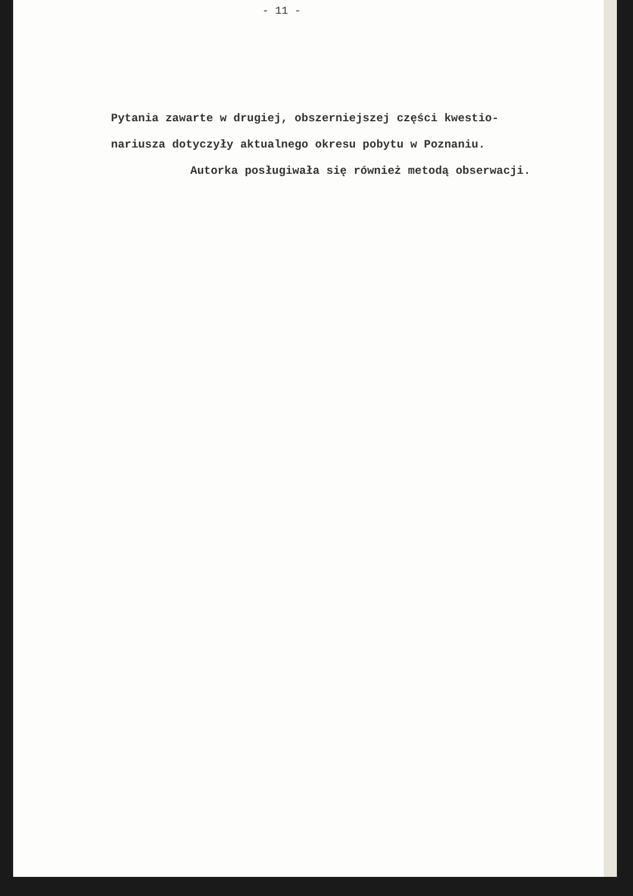- 11 -
Pytania zawarte w drugiej, obszerniejszej części kwestio-
nariusza dotyczyły aktualnego okresu pobytu w Poznaniu.
Autorka posługiwała się również metodą obserwacji.